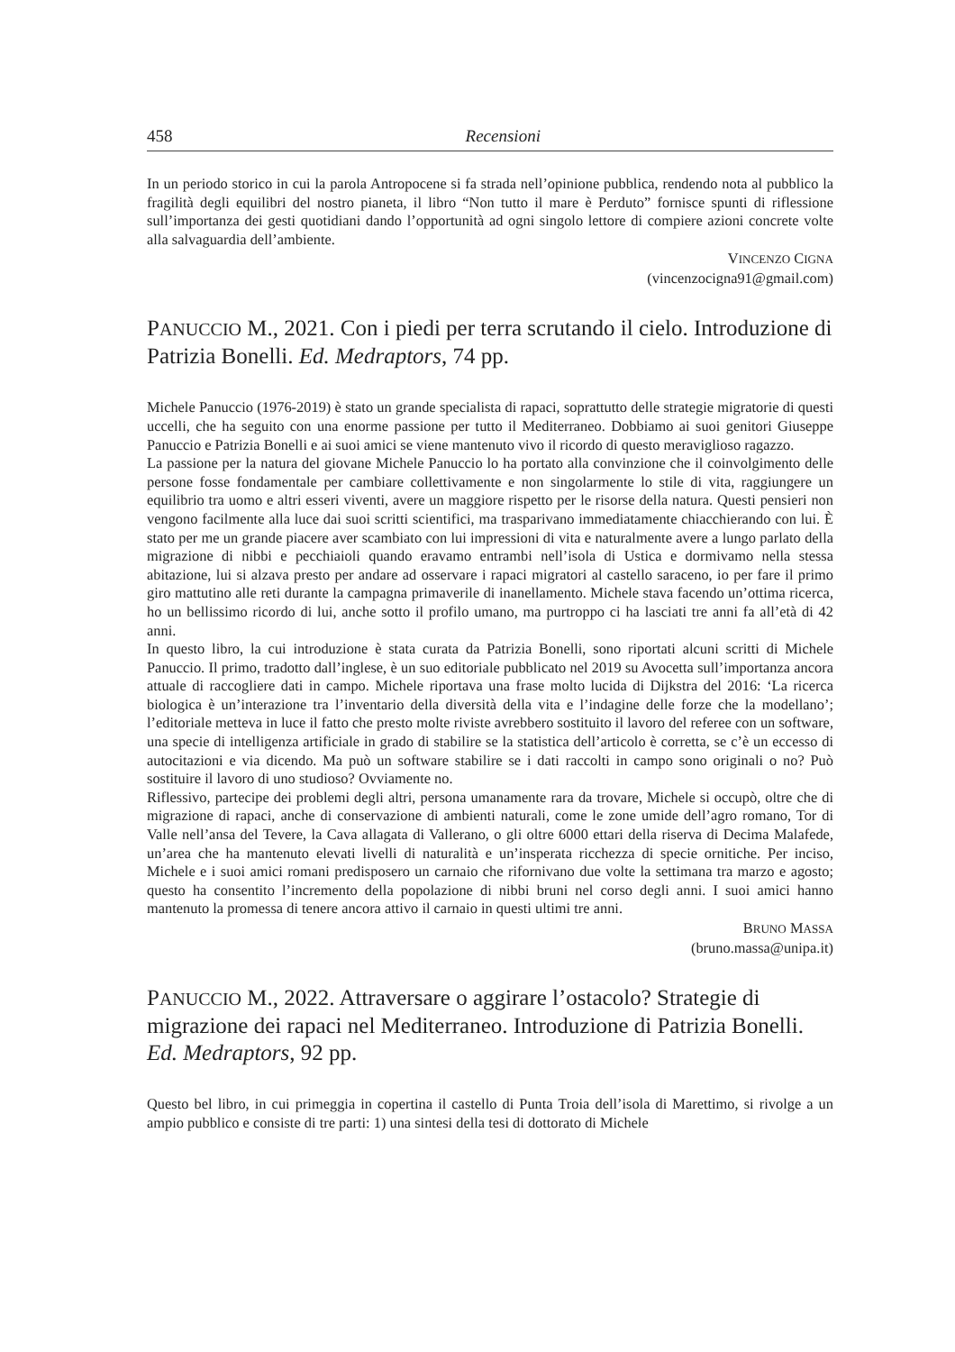458 Recensioni
In un periodo storico in cui la parola Antropocene si fa strada nell’opinione pubblica, rendendo nota al pubblico la fragilità degli equilibri del nostro pianeta, il libro “Non tutto il mare è Perduto” fornisce spunti di riflessione sull’importanza dei gesti quotidiani dando l’opportunità ad ogni singolo lettore di compiere azioni concrete volte alla salvaguardia dell’ambiente.
VINCENZO CIGNA
(vincenzocigna91@gmail.com)
PANUCCIO M., 2021. Con i piedi per terra scrutando il cielo. Introduzione di Patrizia Bonelli. Ed. Medraptors, 74 pp.
Michele Panuccio (1976-2019) è stato un grande specialista di rapaci, soprattutto delle strategie migratorie di questi uccelli, che ha seguito con una enorme passione per tutto il Mediterraneo. Dobbiamo ai suoi genitori Giuseppe Panuccio e Patrizia Bonelli e ai suoi amici se viene mantenuto vivo il ricordo di questo meraviglioso ragazzo.
La passione per la natura del giovane Michele Panuccio lo ha portato alla convinzione che il coinvolgimento delle persone fosse fondamentale per cambiare collettivamente e non singolarmente lo stile di vita, raggiungere un equilibrio tra uomo e altri esseri viventi, avere un maggiore rispetto per le risorse della natura. Questi pensieri non vengono facilmente alla luce dai suoi scritti scientifici, ma trasparivano immediatamente chiacchierando con lui. È stato per me un grande piacere aver scambiato con lui impressioni di vita e naturalmente avere a lungo parlato della migrazione di nibbi e pecchiaioli quando eravamo entrambi nell’isola di Ustica e dormivamo nella stessa abitazione, lui si alzava presto per andare ad osservare i rapaci migratori al castello saraceno, io per fare il primo giro mattutino alle reti durante la campagna primaverile di inanellamento. Michele stava facendo un’ottima ricerca, ho un bellissimo ricordo di lui, anche sotto il profilo umano, ma purtroppo ci ha lasciati tre anni fa all’età di 42 anni.
In questo libro, la cui introduzione è stata curata da Patrizia Bonelli, sono riportati alcuni scritti di Michele Panuccio. Il primo, tradotto dall’inglese, è un suo editoriale pubblicato nel 2019 su Avocetta sull’importanza ancora attuale di raccogliere dati in campo. Michele riportava una frase molto lucida di Dijkstra del 2016: ‘La ricerca biologica è un’interazione tra l’inventario della diversità della vita e l’indagine delle forze che la modellano’; l’editoriale metteva in luce il fatto che presto molte riviste avrebbero sostituito il lavoro del referee con un software, una specie di intelligenza artificiale in grado di stabilire se la statistica dell’articolo è corretta, se c’è un eccesso di autocitazioni e via dicendo. Ma può un software stabilire se i dati raccolti in campo sono originali o no? Può sostituire il lavoro di uno studioso? Ovviamente no.
Riflessivo, partecipe dei problemi degli altri, persona umanamente rara da trovare, Michele si occupò, oltre che di migrazione di rapaci, anche di conservazione di ambienti naturali, come le zone umide dell’agro romano, Tor di Valle nell’ansa del Tevere, la Cava allagata di Vallerano, o gli oltre 6000 ettari della riserva di Decima Malafede, un’area che ha mantenuto elevati livelli di naturalità e un’insperata ricchezza di specie ornitiche. Per inciso, Michele e i suoi amici romani predisposero un carnaio che rifornivano due volte la settimana tra marzo e agosto; questo ha consentito l’incremento della popolazione di nibbi bruni nel corso degli anni. I suoi amici hanno mantenuto la promessa di tenere ancora attivo il carnaio in questi ultimi tre anni.
BRUNO MASSA
(bruno.massa@unipa.it)
PANUCCIO M., 2022. Attraversare o aggirare l’ostacolo? Strategie di migrazione dei rapaci nel Mediterraneo. Introduzione di Patrizia Bonelli. Ed. Medraptors, 92 pp.
Questo bel libro, in cui primeggia in copertina il castello di Punta Troia dell’isola di Marettimo, si rivolge a un ampio pubblico e consiste di tre parti: 1) una sintesi della tesi di dottorato di Michele